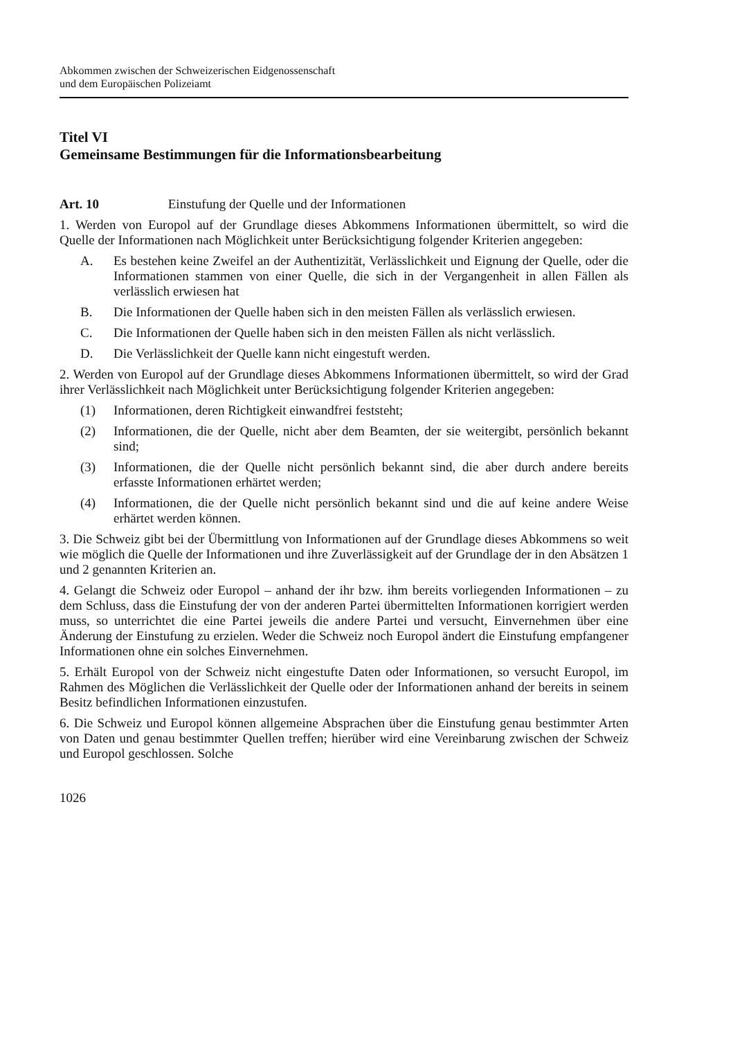Abkommen zwischen der Schweizerischen Eidgenossenschaft
und dem Europäischen Polizeiamt
Titel VI
Gemeinsame Bestimmungen für die Informationsbearbeitung
Art. 10 Einstufung der Quelle und der Informationen
1. Werden von Europol auf der Grundlage dieses Abkommens Informationen übermittelt, so wird die Quelle der Informationen nach Möglichkeit unter Berücksichtigung folgender Kriterien angegeben:
A. Es bestehen keine Zweifel an der Authentizität, Verlässlichkeit und Eignung der Quelle, oder die Informationen stammen von einer Quelle, die sich in der Vergangenheit in allen Fällen als verlässlich erwiesen hat
B. Die Informationen der Quelle haben sich in den meisten Fällen als verlässlich erwiesen.
C. Die Informationen der Quelle haben sich in den meisten Fällen als nicht verlässlich.
D. Die Verlässlichkeit der Quelle kann nicht eingestuft werden.
2. Werden von Europol auf der Grundlage dieses Abkommens Informationen übermittelt, so wird der Grad ihrer Verlässlichkeit nach Möglichkeit unter Berücksichtigung folgender Kriterien angegeben:
(1) Informationen, deren Richtigkeit einwandfrei feststeht;
(2) Informationen, die der Quelle, nicht aber dem Beamten, der sie weitergibt, persönlich bekannt sind;
(3) Informationen, die der Quelle nicht persönlich bekannt sind, die aber durch andere bereits erfasste Informationen erhärtet werden;
(4) Informationen, die der Quelle nicht persönlich bekannt sind und die auf keine andere Weise erhärtet werden können.
3. Die Schweiz gibt bei der Übermittlung von Informationen auf der Grundlage dieses Abkommens so weit wie möglich die Quelle der Informationen und ihre Zuverlässigkeit auf der Grundlage der in den Absätzen 1 und 2 genannten Kriterien an.
4. Gelangt die Schweiz oder Europol – anhand der ihr bzw. ihm bereits vorliegenden Informationen – zu dem Schluss, dass die Einstufung der von der anderen Partei übermittelten Informationen korrigiert werden muss, so unterrichtet die eine Partei jeweils die andere Partei und versucht, Einvernehmen über eine Änderung der Einstufung zu erzielen. Weder die Schweiz noch Europol ändert die Einstufung empfangener Informationen ohne ein solches Einvernehmen.
5. Erhält Europol von der Schweiz nicht eingestufte Daten oder Informationen, so versucht Europol, im Rahmen des Möglichen die Verlässlichkeit der Quelle oder der Informationen anhand der bereits in seinem Besitz befindlichen Informationen einzustufen.
6. Die Schweiz und Europol können allgemeine Absprachen über die Einstufung genau bestimmter Arten von Daten und genau bestimmter Quellen treffen; hierüber wird eine Vereinbarung zwischen der Schweiz und Europol geschlossen. Solche
1026